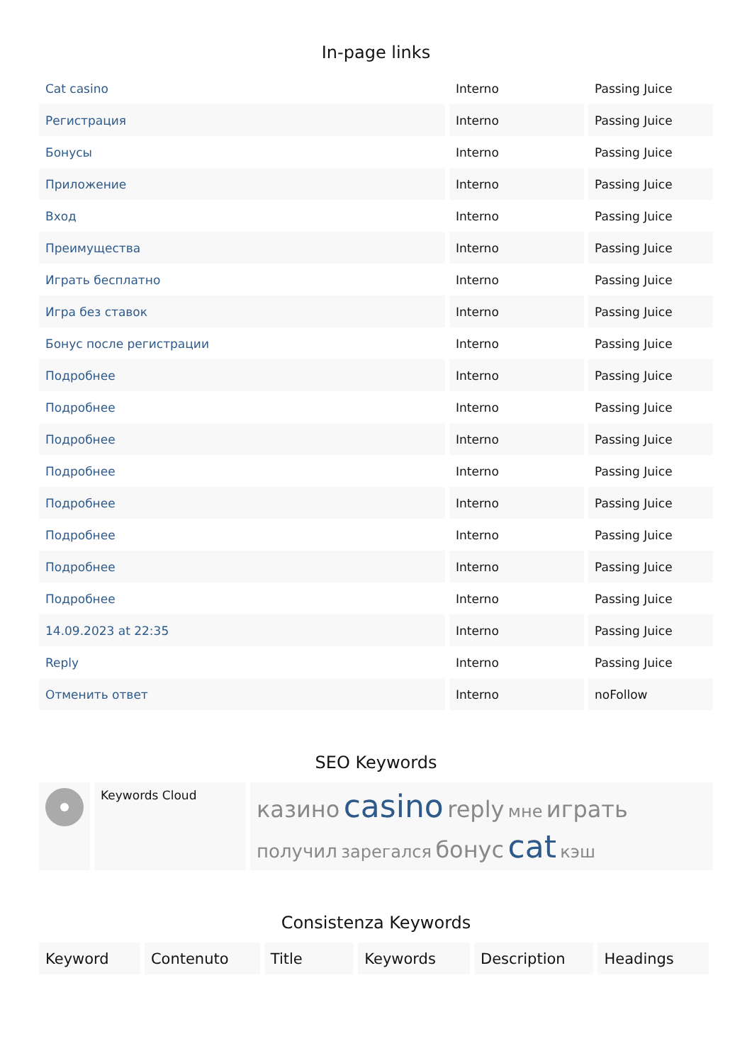In-page links
| Cat casino | Interno | Passing Juice |
| Регистрация | Interno | Passing Juice |
| Бонусы | Interno | Passing Juice |
| Приложение | Interno | Passing Juice |
| Вход | Interno | Passing Juice |
| Преимущества | Interno | Passing Juice |
| Играть бесплатно | Interno | Passing Juice |
| Игра без ставок | Interno | Passing Juice |
| Бонус после регистрации | Interno | Passing Juice |
| Подробнее | Interno | Passing Juice |
| Подробнее | Interno | Passing Juice |
| Подробнее | Interno | Passing Juice |
| Подробнее | Interno | Passing Juice |
| Подробнее | Interno | Passing Juice |
| Подробнее | Interno | Passing Juice |
| Подробнее | Interno | Passing Juice |
| Подробнее | Interno | Passing Juice |
| 14.09.2023 at 22:35 | Interno | Passing Juice |
| Reply | Interno | Passing Juice |
| Отменить ответ | Interno | noFollow |
SEO Keywords
| | Keywords Cloud | казино casino reply мне играть получил зарегался бонус cat кэш |
Consistenza Keywords
| Keyword | Contenuto | Title | Keywords | Description | Headings |
| --- | --- | --- | --- | --- | --- |